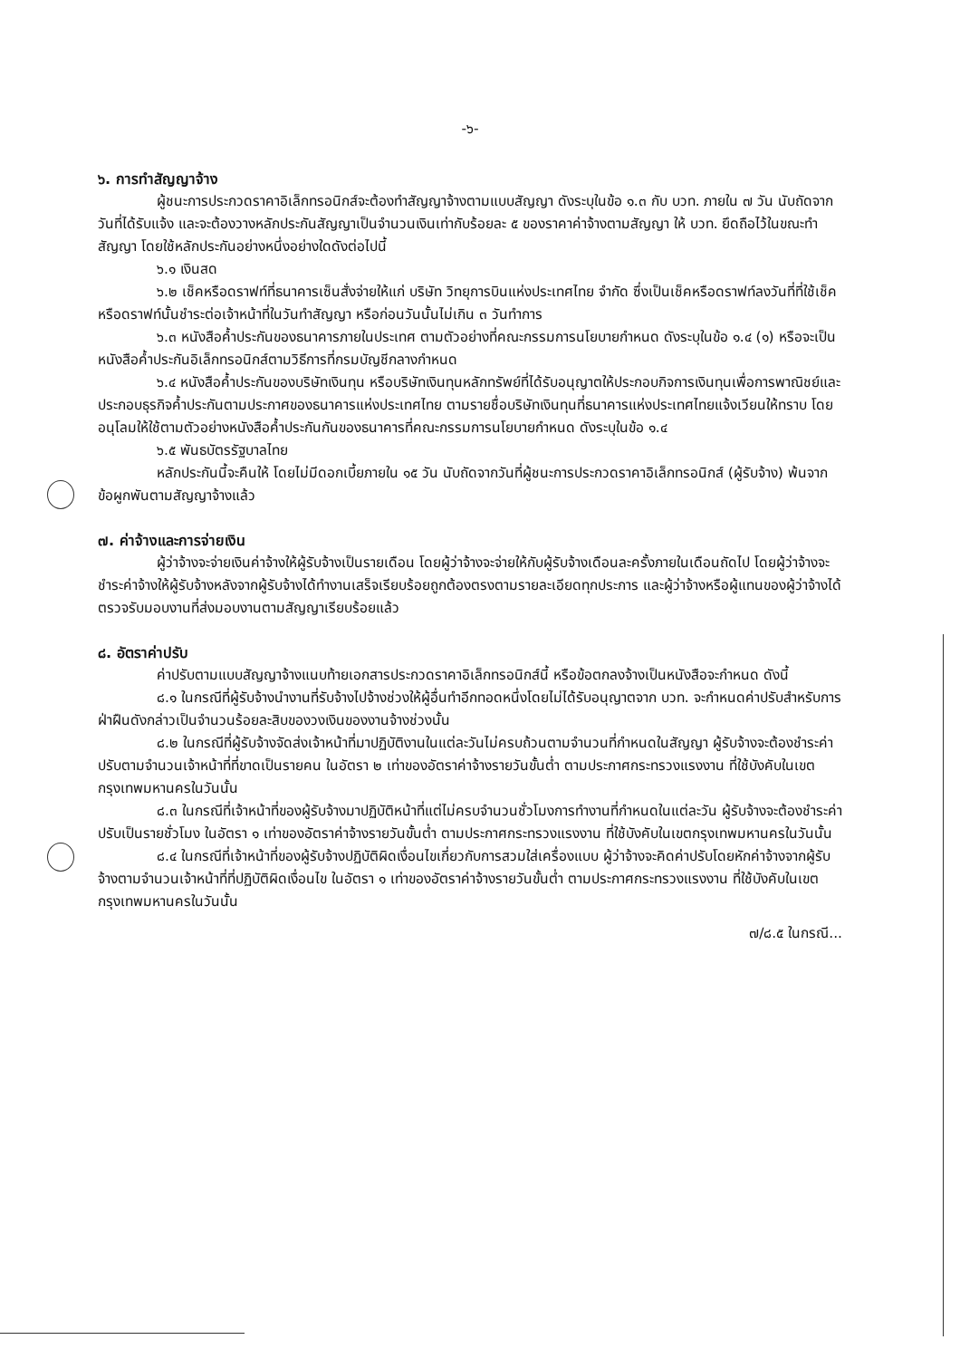-๖-
๖. การทำสัญญาจ้าง
ผู้ชนะการประกวดราคาอิเล็กทรอนิกส์จะต้องทำสัญญาจ้างตามแบบสัญญา ดังระบุในข้อ ๑.๓ กับ บวท. ภายใน ๗ วัน นับถัดจากวันที่ได้รับแจ้ง และจะต้องวางหลักประกันสัญญาเป็นจำนวนเงินเท่ากับร้อยละ ๕ ของราคาค่าจ้างตามสัญญา ให้ บวท. ยึดถือไว้ในขณะทำสัญญา โดยใช้หลักประกันอย่างหนึ่งอย่างใดดังต่อไปนี้
๖.๑ เงินสด
๖.๒ เช็คหรือดราฟท์ที่ธนาคารเซ็นสั่งจ่ายให้แก่ บริษัท วิทยุการบินแห่งประเทศไทย จำกัด ซึ่งเป็นเช็คหรือดราฟท์ลงวันที่ที่ใช้เช็คหรือดราฟท์นั้นชำระต่อเจ้าหน้าที่ในวันทำสัญญา หรือก่อนวันนั้นไม่เกิน ๓ วันทำการ
๖.๓ หนังสือค้ำประกันของธนาคารภายในประเทศ ตามตัวอย่างที่คณะกรรมการนโยบายกำหนด ดังระบุในข้อ ๑.๔ (๑) หรือจะเป็นหนังสือค้ำประกันอิเล็กทรอนิกส์ตามวิธีการที่กรมบัญชีกลางกำหนด
๖.๔ หนังสือค้ำประกันของบริษัทเงินทุน หรือบริษัทเงินทุนหลักทรัพย์ที่ได้รับอนุญาตให้ประกอบกิจการเงินทุนเพื่อการพาณิชย์และประกอบธุรกิจค้ำประกันตามประกาศของธนาคารแห่งประเทศไทย ตามรายชื่อบริษัทเงินทุนที่ธนาคารแห่งประเทศไทยแจ้งเวียนให้ทราบ โดยอนุโลมให้ใช้ตามตัวอย่างหนังสือค้ำประกันกันของธนาคารที่คณะกรรมการนโยบายกำหนด ดังระบุในข้อ ๑.๔
๖.๕ พันธบัตรรัฐบาลไทย
หลักประกันนี้จะคืนให้ โดยไม่มีดอกเบี้ยภายใน ๑๕ วัน นับถัดจากวันที่ผู้ชนะการประกวดราคาอิเล็กทรอนิกส์ (ผู้รับจ้าง) พ้นจากข้อผูกพันตามสัญญาจ้างแล้ว
๗. ค่าจ้างและการจ่ายเงิน
ผู้ว่าจ้างจะจ่ายเงินค่าจ้างให้ผู้รับจ้างเป็นรายเดือน โดยผู้ว่าจ้างจะจ่ายให้กับผู้รับจ้างเดือนละครั้งภายในเดือนถัดไป โดยผู้ว่าจ้างจะชำระค่าจ้างให้ผู้รับจ้างหลังจากผู้รับจ้างได้ทำงานเสร็จเรียบร้อยถูกต้องตรงตามรายละเอียดทุกประการ และผู้ว่าจ้างหรือผู้แทนของผู้ว่าจ้างได้ตรวจรับมอบงานที่ส่งมอบงานตามสัญญาเรียบร้อยแล้ว
๘. อัตราค่าปรับ
ค่าปรับตามแบบสัญญาจ้างแนบท้ายเอกสารประกวดราคาอิเล็กทรอนิกส์นี้ หรือข้อตกลงจ้างเป็นหนังสือจะกำหนด ดังนี้
๘.๑ ในกรณีที่ผู้รับจ้างนำงานที่รับจ้างไปจ้างช่วงให้ผู้อื่นทำอีกทอดหนึ่งโดยไม่ได้รับอนุญาตจาก บวท. จะกำหนดค่าปรับสำหรับการฝ่าฝืนดังกล่าวเป็นจำนวนร้อยละสิบของวงเงินของงานจ้างช่วงนั้น
๘.๒ ในกรณีที่ผู้รับจ้างจัดส่งเจ้าหน้าที่มาปฏิบัติงานในแต่ละวันไม่ครบถ้วนตามจำนวนที่กำหนดในสัญญา ผู้รับจ้างจะต้องชำระค่าปรับตามจำนวนเจ้าหน้าที่ที่ขาดเป็นรายคน ในอัตรา ๒ เท่าของอัตราค่าจ้างรายวันขั้นต่ำ ตามประกาศกระทรวงแรงงาน ที่ใช้บังคับในเขตกรุงเทพมหานครในวันนั้น
๘.๓ ในกรณีที่เจ้าหน้าที่ของผู้รับจ้างมาปฏิบัติหน้าที่แต่ไม่ครบจำนวนชั่วโมงการทำงานที่กำหนดในแต่ละวัน ผู้รับจ้างจะต้องชำระค่าปรับเป็นรายชั่วโมง ในอัตรา ๑ เท่าของอัตราค่าจ้างรายวันขั้นต่ำ ตามประกาศกระทรวงแรงงาน ที่ใช้บังคับในเขตกรุงเทพมหานครในวันนั้น
๘.๔ ในกรณีที่เจ้าหน้าที่ของผู้รับจ้างปฏิบัติผิดเงื่อนไขเกี่ยวกับการสวมใส่เครื่องแบบ ผู้ว่าจ้างจะคิดค่าปรับโดยหักค่าจ้างจากผู้รับจ้างตามจำนวนเจ้าหน้าที่ที่ปฏิบัติผิดเงื่อนไข ในอัตรา ๑ เท่าของอัตราค่าจ้างรายวันขั้นต่ำ ตามประกาศกระทรวงแรงงาน ที่ใช้บังคับในเขตกรุงเทพมหานครในวันนั้น
๗/๘.๕ ในกรณี...